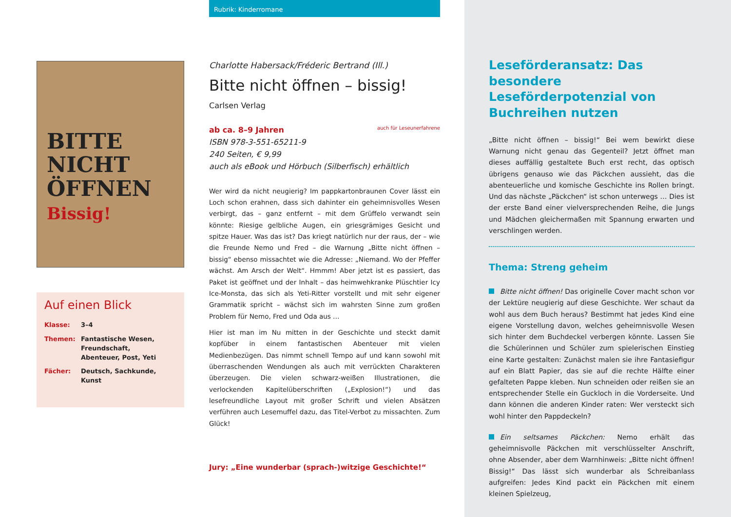Rubrik: Kinderromane
BITTE NICHT ÖFFNEN Bissig!
Charlotte Habersack/Fréderic Bertrand (Ill.)
Bitte nicht öffnen – bissig!
Carlsen Verlag
ab ca. 8–9 Jahren
ISBN 978-3-551-65211-9
240 Seiten, € 9,99
auch als eBook und Hörbuch (Silberfisch) erhältlich auch für Leseunerfahrene
Wer wird da nicht neugierig? Im pappkartonbraunen Cover lässt ein Loch schon erahnen, dass sich dahinter ein geheimnisvolles Wesen verbirgt, das – ganz entfernt – mit dem Grüffelo verwandt sein könnte: Riesige gelbliche Augen, ein griesgrämiges Gesicht und spitze Hauer. Was das ist? Das kriegt natürlich nur der raus, der – wie die Freunde Nemo und Fred – die Warnung „Bitte nicht öffnen – bissig“ ebenso missachtet wie die Adresse: „Niemand. Wo der Pfeffer wächst. Am Arsch der Welt“. Hmmm! Aber jetzt ist es passiert, das Paket ist geöffnet und der Inhalt – das heimwehkranke Plüschtier Icy Ice-Monsta, das sich als Yeti-Ritter vorstellt und mit sehr eigener Grammatik spricht – wächst sich im wahrsten Sinne zum großen Problem für Nemo, Fred und Oda aus …
Hier ist man im Nu mitten in der Geschichte und steckt damit kopfüber in einem fantastischen Abenteuer mit vielen Medienbezügen. Das nimmt schnell Tempo auf und kann sowohl mit überraschenden Wendungen als auch mit verrückten Charakteren überzeugen. Die vielen schwarz-weißen Illustrationen, die verlockenden Kapitelüberschriften („Explosion!“) und das lesefreundliche Layout mit großer Schrift und vielen Absätzen verführen auch Lesemuffel dazu, das Titel-Verbot zu missachten. Zum Glück!
Jury: „Eine wunderbar (sprach-)witzige Geschichte!“
Auf einen Blick
| Klasse: | 3–4 |
| Themen: | Fantastische Wesen, Freundschaft, Abenteuer, Post, Yeti |
| Fächer: | Deutsch, Sachkunde, Kunst |
Leseförderansatz: Das besondere Leseförderpotenzial von Buchreihen nutzen
„Bitte nicht öffnen – bissig!“ Bei wem bewirkt diese Warnung nicht genau das Gegenteil? Jetzt öffnet man dieses auffällig gestaltete Buch erst recht, das optisch übrigens genauso wie das Päckchen aussieht, das die abenteuerliche und komische Geschichte ins Rollen bringt. Und das nächste „Päckchen“ ist schon unterwegs … Dies ist der erste Band einer vielversprechenden Reihe, die Jungs und Mädchen gleichermaßen mit Spannung erwarten und verschlingen werden.
Thema: Streng geheim
Bitte nicht öffnen! Das originelle Cover macht schon vor der Lektüre neugierig auf diese Geschichte. Wer schaut da wohl aus dem Buch heraus? Bestimmt hat jedes Kind eine eigene Vorstellung davon, welches geheimnisvolle Wesen sich hinter dem Buchdeckel verbergen könnte. Lassen Sie die Schülerinnen und Schüler zum spielerischen Einstieg eine Karte gestalten: Zunächst malen sie ihre Fantasiefigur auf ein Blatt Papier, das sie auf die rechte Hälfte einer gefalteten Pappe kleben. Nun schneiden oder reißen sie an entsprechender Stelle ein Guckloch in die Vorderseite. Und dann können die anderen Kinder raten: Wer versteckt sich wohl hinter den Pappdeckeln?
Ein seltsames Päckchen: Nemo erhält das geheimnisvolle Päckchen mit verschlüsselter Anschrift, ohne Absender, aber dem Warnhinweis: „Bitte nicht öffnen! Bissig!“ Das lässt sich wunderbar als Schreibanlass aufgreifen: Jedes Kind packt ein Päckchen mit einem kleinen Spielzeug,